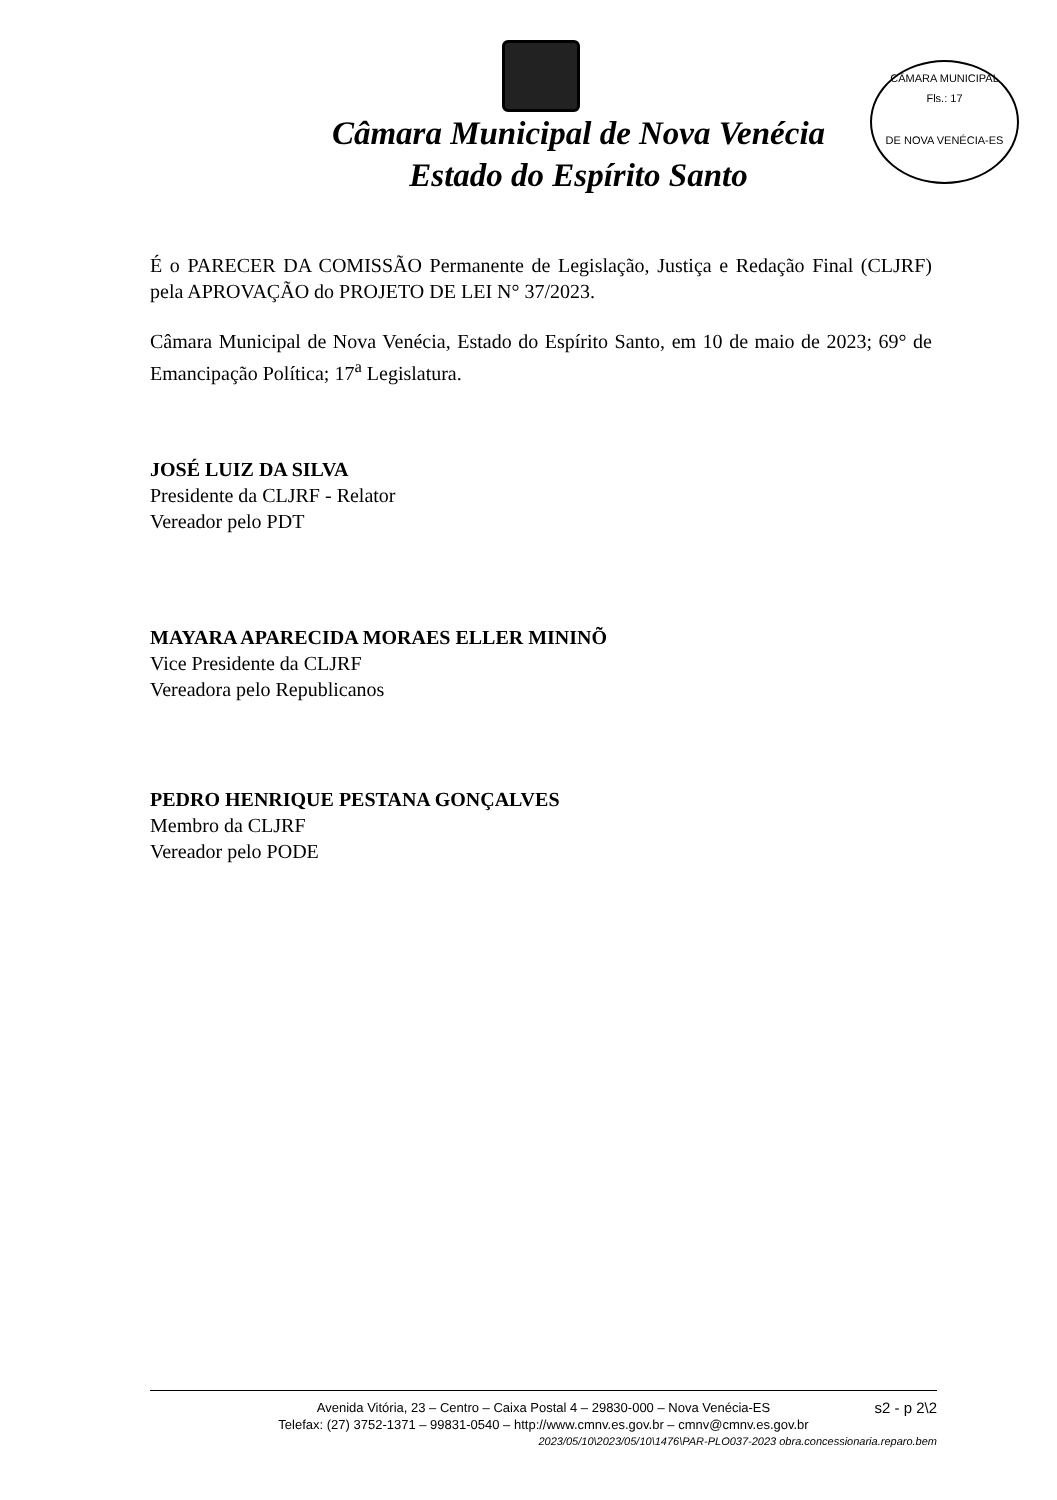CÂMARA MUNICIPAL
Fls.: 17
DE NOVA VENÉCIA-ES
Câmara Municipal de Nova Venécia
Estado do Espírito Santo
É o PARECER DA COMISSÃO Permanente de Legislação, Justiça e Redação Final (CLJRF) pela APROVAÇÃO do PROJETO DE LEI N° 37/2023.
Câmara Municipal de Nova Venécia, Estado do Espírito Santo, em 10 de maio de 2023; 69° de Emancipação Política; 17<sup>a</sup> Legislatura.
JOSÉ LUIZ DA SILVA
Presidente da CLJRF - Relator
Vereador pelo PDT
MAYARA APARECIDA MORAES ELLER MININÕ
Vice Presidente da CLJRF
Vereadora pelo Republicanos
PEDRO HENRIQUE PESTANA GONÇALVES
Membro da CLJRF
Vereador pelo PODE
s2 - p 2\2 Avenida Vitória, 23 – Centro – Caixa Postal 4 – 29830-000 – Nova Venécia-ES
Telefax: (27) 3752-1371 – 99831-0540 – http://www.cmnv.es.gov.br – cmnv@cmnv.es.gov.br
2023/05/10\2023/05/10\1476\PAR-PLO037-2023 obra.concessionaria.reparo.bem